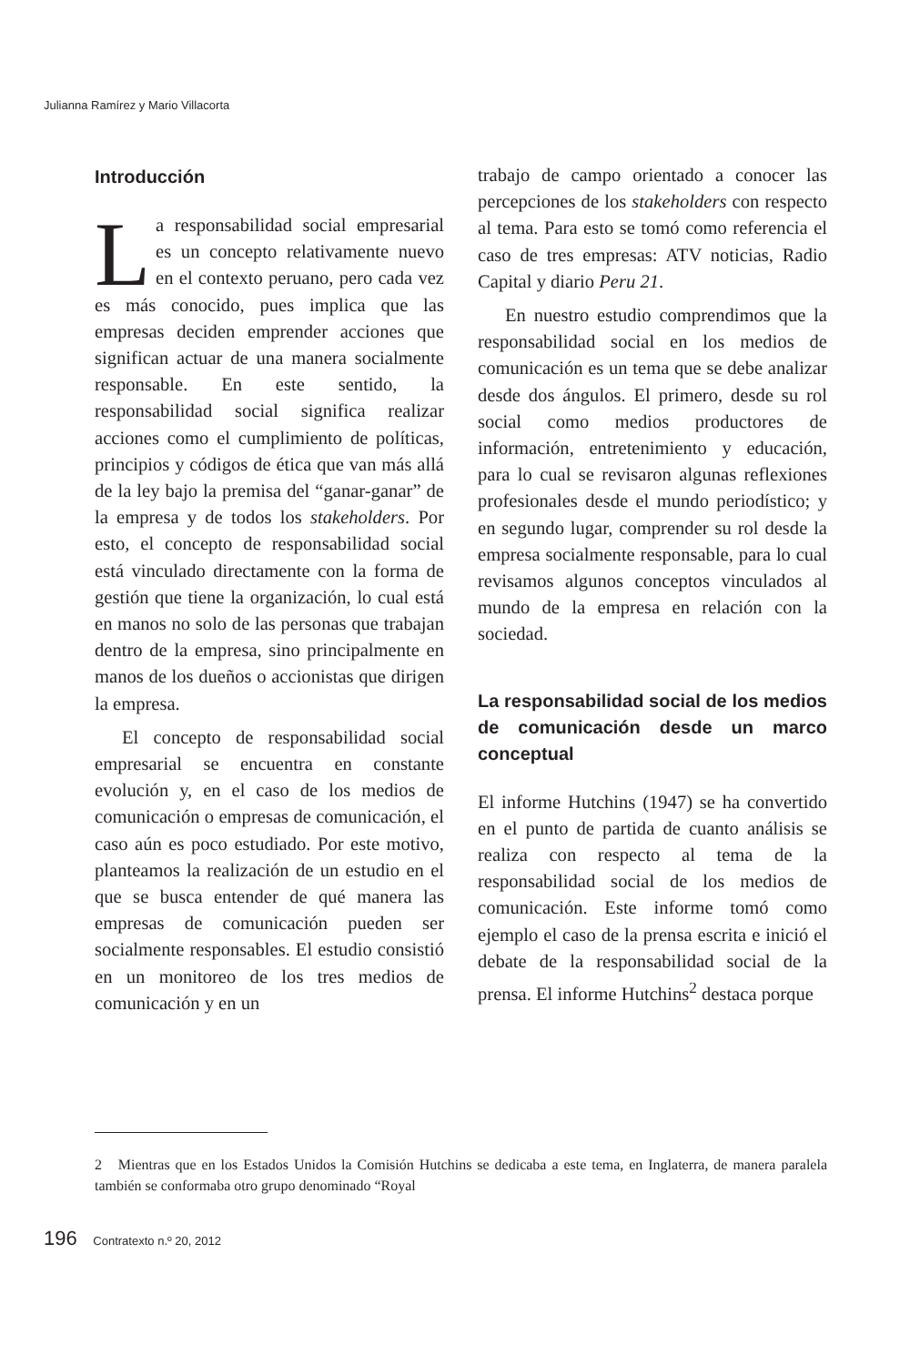Julianna Ramírez y Mario Villacorta
Introducción
La responsabilidad social empresarial es un concepto relativamente nuevo en el contexto peruano, pero cada vez es más conocido, pues implica que las empresas deciden emprender acciones que significan actuar de una manera socialmente responsable. En este sentido, la responsabilidad social significa realizar acciones como el cumplimiento de políticas, principios y códigos de ética que van más allá de la ley bajo la premisa del “ganar-ganar” de la empresa y de todos los stakeholders. Por esto, el concepto de responsabilidad social está vinculado directamente con la forma de gestión que tiene la organización, lo cual está en manos no solo de las personas que trabajan dentro de la empresa, sino principalmente en manos de los dueños o accionistas que dirigen la empresa.
El concepto de responsabilidad social empresarial se encuentra en constante evolución y, en el caso de los medios de comunicación o empresas de comunicación, el caso aún es poco estudiado. Por este motivo, planteamos la realización de un estudio en el que se busca entender de qué manera las empresas de comunicación pueden ser socialmente responsables. El estudio consistió en un monitoreo de los tres medios de comunicación y en un
trabajo de campo orientado a conocer las percepciones de los stakeholders con respecto al tema. Para esto se tomó como referencia el caso de tres empresas: ATV noticias, Radio Capital y diario Peru 21.
En nuestro estudio comprendimos que la responsabilidad social en los medios de comunicación es un tema que se debe analizar desde dos ángulos. El primero, desde su rol social como medios productores de información, entretenimiento y educación, para lo cual se revisaron algunas reflexiones profesionales desde el mundo periodístico; y en segundo lugar, comprender su rol desde la empresa socialmente responsable, para lo cual revisamos algunos conceptos vinculados al mundo de la empresa en relación con la sociedad.
La responsabilidad social de los medios de comunicación desde un marco conceptual
El informe Hutchins (1947) se ha convertido en el punto de partida de cuanto análisis se realiza con respecto al tema de la responsabilidad social de los medios de comunicación. Este informe tomó como ejemplo el caso de la prensa escrita e inició el debate de la responsabilidad social de la prensa. El informe Hutchins<sup>2</sup> destaca porque
2 Mientras que en los Estados Unidos la Comisión Hutchins se dedicaba a este tema, en Inglaterra, de manera paralela también se conformaba otro grupo denominado “Royal
196 Contratexto n.º 20, 2012